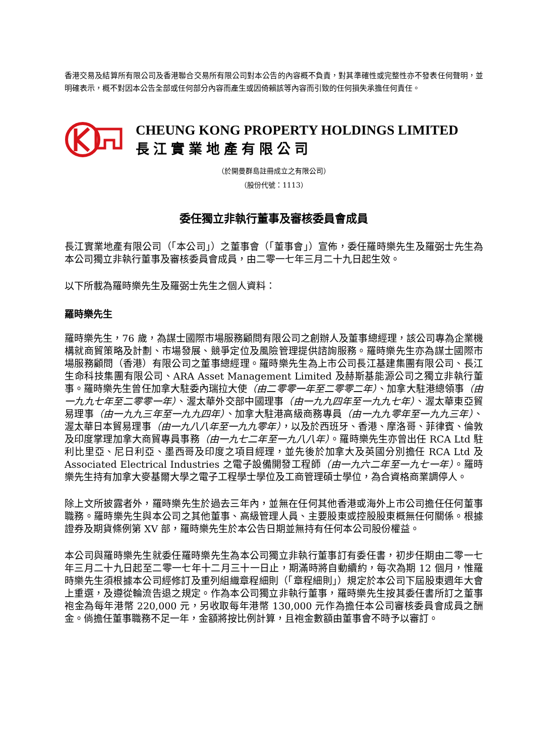香港交易及結算所有限公司及香港聯合交易所有限公司對本公告的內容概不負責，對其準確性或完整性亦不發表任何聲明，並明確表示，概不對因本公告全部或任何部分內容而產生或因倚賴該等內容而引致的任何損失承擔任何責任。
CHEUNG KONG PROPERTY HOLDINGS LIMITED
長江實業地產有限公司
（於開曼群島註冊成立之有限公司）
（股份代號：1113）
委任獨立非執行董事及審核委員會成員
長江實業地產有限公司（「本公司」）之董事會（「董事會」）宣佈，委任羅時樂先生及羅弼士先生為本公司獨立非執行董事及審核委員會成員，由二零一七年三月二十九日起生效。
以下所載為羅時樂先生及羅弼士先生之個人資料：
羅時樂先生
羅時樂先生，76 歲，為謀士國際市場服務顧問有限公司之創辦人及董事總經理，該公司專為企業機構就商貿策略及計劃、市場發展、競爭定位及風險管理提供諮詢服務。羅時樂先生亦為謀士國際市場服務顧問（香港）有限公司之董事總經理。羅時樂先生為上市公司長江基建集團有限公司、長江生命科技集團有限公司、ARA Asset Management Limited 及赫斯基能源公司之獨立非執行董事。羅時樂先生曾任加拿大駐委內瑞拉大使（由二零零一年至二零零二年）、加拿大駐港總領事（由一九九七年至二零零一年）、渥太華外交部中國理事（由一九九四年至一九九七年）、渥太華東亞貿易理事（由一九九三年至一九九四年）、加拿大駐港高級商務專員（由一九九零年至一九九三年）、渥太華日本貿易理事（由一九八八年至一九九零年），以及於西班牙、香港、摩洛哥、菲律賓、倫敦及印度掌理加拿大商貿專員事務（由一九七二年至一九八八年）。羅時樂先生亦曾出任 RCA Ltd 駐利比里亞、尼日利亞、墨西哥及印度之項目經理，並先後於加拿大及英國分別擔任 RCA Ltd 及 Associated Electrical Industries 之電子設備開發工程師（由一九六二年至一九七一年）。羅時樂先生持有加拿大麥基爾大學之電子工程學士學位及工商管理碩士學位，為合資格商業調停人。
除上文所披露者外，羅時樂先生於過去三年內，並無在任何其他香港或海外上市公司擔任任何董事職務。羅時樂先生與本公司之其他董事、高級管理人員、主要股東或控股股東概無任何關係。根據證券及期貨條例第 XV 部，羅時樂先生於本公告日期並無持有任何本公司股份權益。
本公司與羅時樂先生就委任羅時樂先生為本公司獨立非執行董事訂有委任書，初步任期由二零一七年三月二十九日起至二零一七年十二月三十一日止，期滿時將自動續約，每次為期 12 個月，惟羅時樂先生須根據本公司經修訂及重列組織章程細則（「章程細則」）規定於本公司下屆股東週年大會上重選，及遵從輪流告退之規定。作為本公司獨立非執行董事，羅時樂先生按其委任書所訂之董事袍金為每年港幣 220,000 元，另收取每年港幣 130,000 元作為擔任本公司審核委員會成員之酬金。倘擔任董事職務不足一年，金額將按比例計算，且袍金數額由董事會不時予以審訂。